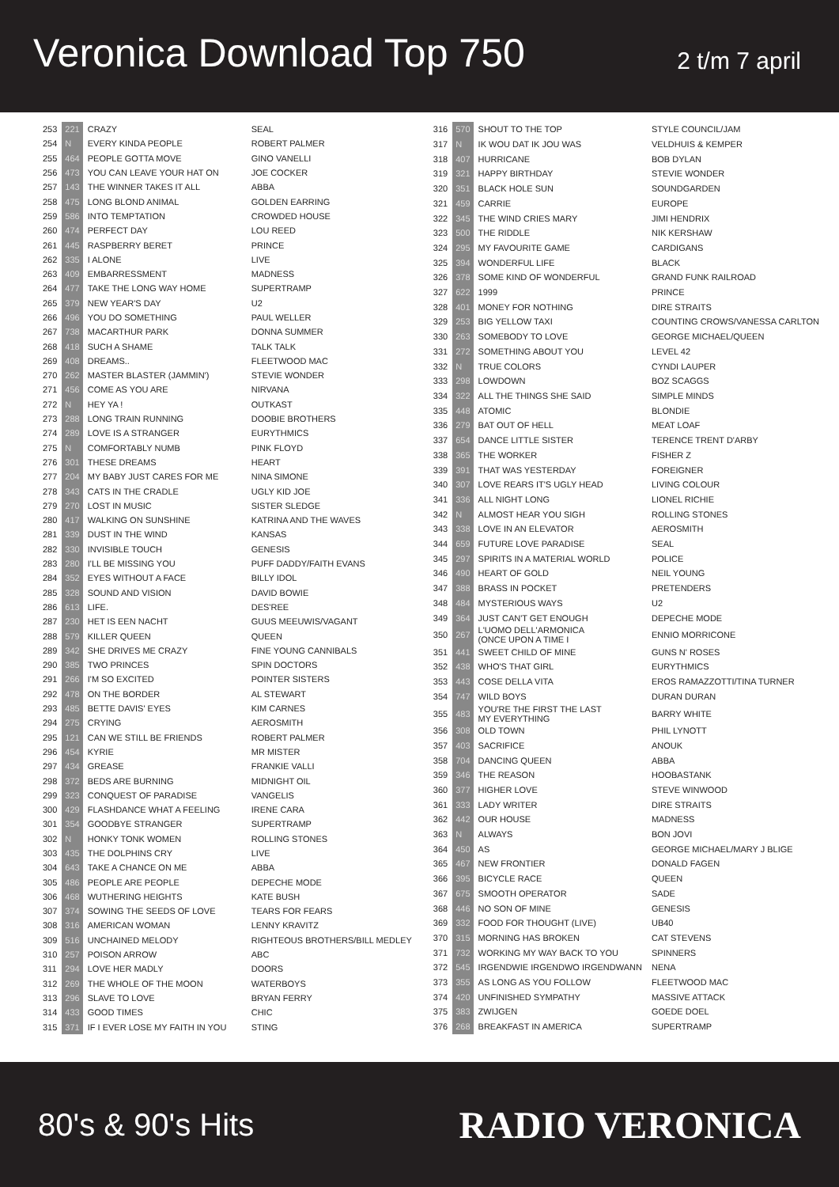Veronica Download Top 750
2 t/m 7 april
| 253 | 221 | CRAZY | SEAL |
| 254 | N | EVERY KINDA PEOPLE | ROBERT PALMER |
| 255 | 464 | PEOPLE GOTTA MOVE | GINO VANELLI |
| 256 | 473 | YOU CAN LEAVE YOUR HAT ON | JOE COCKER |
| 257 | 143 | THE WINNER TAKES IT ALL | ABBA |
| 258 | 475 | LONG BLOND ANIMAL | GOLDEN EARRING |
| 259 | 586 | INTO TEMPTATION | CROWDED HOUSE |
| 260 | 474 | PERFECT DAY | LOU REED |
| 261 | 445 | RASPBERRY BERET | PRINCE |
| 262 | 335 | I ALONE | LIVE |
| 263 | 409 | EMBARRESSMENT | MADNESS |
| 264 | 477 | TAKE THE LONG WAY HOME | SUPERTRAMP |
| 265 | 379 | NEW YEAR'S DAY | U2 |
| 266 | 496 | YOU DO SOMETHING | PAUL WELLER |
| 267 | 738 | MACARTHUR PARK | DONNA SUMMER |
| 268 | 418 | SUCH A SHAME | TALK TALK |
| 269 | 408 | DREAMS.. | FLEETWOOD MAC |
| 270 | 262 | MASTER BLASTER (JAMMIN') | STEVIE WONDER |
| 271 | 456 | COME AS YOU ARE | NIRVANA |
| 272 | N | HEY YA ! | OUTKAST |
| 273 | 288 | LONG TRAIN RUNNING | DOOBIE BROTHERS |
| 274 | 289 | LOVE IS A STRANGER | EURYTHMICS |
| 275 | N | COMFORTABLY NUMB | PINK FLOYD |
| 276 | 301 | THESE DREAMS | HEART |
| 277 | 204 | MY BABY JUST CARES FOR ME | NINA SIMONE |
| 278 | 343 | CATS IN THE CRADLE | UGLY KID JOE |
| 279 | 270 | LOST IN MUSIC | SISTER SLEDGE |
| 280 | 417 | WALKING ON SUNSHINE | KATRINA AND THE WAVES |
| 281 | 339 | DUST IN THE WIND | KANSAS |
| 282 | 330 | INVISIBLE TOUCH | GENESIS |
| 283 | 280 | I'LL BE MISSING YOU | PUFF DADDY/FAITH EVANS |
| 284 | 352 | EYES WITHOUT A FACE | BILLY IDOL |
| 285 | 328 | SOUND AND VISION | DAVID BOWIE |
| 286 | 613 | LIFE. | DES'REE |
| 287 | 230 | HET IS EEN NACHT | GUUS MEEUWIS/VAGANT |
| 288 | 579 | KILLER QUEEN | QUEEN |
| 289 | 342 | SHE DRIVES ME CRAZY | FINE YOUNG CANNIBALS |
| 290 | 385 | TWO PRINCES | SPIN DOCTORS |
| 291 | 266 | I'M SO EXCITED | POINTER SISTERS |
| 292 | 478 | ON THE BORDER | AL STEWART |
| 293 | 485 | BETTE DAVIS' EYES | KIM CARNES |
| 294 | 275 | CRYING | AEROSMITH |
| 295 | 121 | CAN WE STILL BE FRIENDS | ROBERT PALMER |
| 296 | 454 | KYRIE | MR MISTER |
| 297 | 434 | GREASE | FRANKIE VALLI |
| 298 | 372 | BEDS ARE BURNING | MIDNIGHT OIL |
| 299 | 323 | CONQUEST OF PARADISE | VANGELIS |
| 300 | 429 | FLASHDANCE WHAT A FEELING | IRENE CARA |
| 301 | 354 | GOODBYE STRANGER | SUPERTRAMP |
| 302 | N | HONKY TONK WOMEN | ROLLING STONES |
| 303 | 435 | THE DOLPHINS CRY | LIVE |
| 304 | 643 | TAKE A CHANCE ON ME | ABBA |
| 305 | 486 | PEOPLE ARE PEOPLE | DEPECHE MODE |
| 306 | 468 | WUTHERING HEIGHTS | KATE BUSH |
| 307 | 374 | SOWING THE SEEDS OF LOVE | TEARS FOR FEARS |
| 308 | 316 | AMERICAN WOMAN | LENNY KRAVITZ |
| 309 | 516 | UNCHAINED MELODY | RIGHTEOUS BROTHERS/BILL MEDLEY |
| 310 | 257 | POISON ARROW | ABC |
| 311 | 294 | LOVE HER MADLY | DOORS |
| 312 | 269 | THE WHOLE OF THE MOON | WATERBOYS |
| 313 | 296 | SLAVE TO LOVE | BRYAN FERRY |
| 314 | 433 | GOOD TIMES | CHIC |
| 315 | 371 | IF I EVER LOSE MY FAITH IN YOU | STING |
| 316 | 570 | SHOUT TO THE TOP | STYLE COUNCIL/JAM |
| 317 | N | IK WOU DAT IK JOU WAS | VELDHUIS & KEMPER |
| 318 | 407 | HURRICANE | BOB DYLAN |
| 319 | 321 | HAPPY BIRTHDAY | STEVIE WONDER |
| 320 | 351 | BLACK HOLE SUN | SOUNDGARDEN |
| 321 | 459 | CARRIE | EUROPE |
| 322 | 345 | THE WIND CRIES MARY | JIMI HENDRIX |
| 323 | 500 | THE RIDDLE | NIK KERSHAW |
| 324 | 295 | MY FAVOURITE GAME | CARDIGANS |
| 325 | 394 | WONDERFUL LIFE | BLACK |
| 326 | 378 | SOME KIND OF WONDERFUL | GRAND FUNK RAILROAD |
| 327 | 622 | 1999 | PRINCE |
| 328 | 401 | MONEY FOR NOTHING | DIRE STRAITS |
| 329 | 253 | BIG YELLOW TAXI | COUNTING CROWS/VANESSA CARLTON |
| 330 | 263 | SOMEBODY TO LOVE | GEORGE MICHAEL/QUEEN |
| 331 | 272 | SOMETHING ABOUT YOU | LEVEL 42 |
| 332 | N | TRUE COLORS | CYNDI LAUPER |
| 333 | 298 | LOWDOWN | BOZ SCAGGS |
| 334 | 322 | ALL THE THINGS SHE SAID | SIMPLE MINDS |
| 335 | 448 | ATOMIC | BLONDIE |
| 336 | 279 | BAT OUT OF HELL | MEAT LOAF |
| 337 | 654 | DANCE LITTLE SISTER | TERENCE TRENT D'ARBY |
| 338 | 365 | THE WORKER | FISHER Z |
| 339 | 391 | THAT WAS YESTERDAY | FOREIGNER |
| 340 | 307 | LOVE REARS IT'S UGLY HEAD | LIVING COLOUR |
| 341 | 336 | ALL NIGHT LONG | LIONEL RICHIE |
| 342 | N | ALMOST HEAR YOU SIGH | ROLLING STONES |
| 343 | 338 | LOVE IN AN ELEVATOR | AEROSMITH |
| 344 | 659 | FUTURE LOVE PARADISE | SEAL |
| 345 | 297 | SPIRITS IN A MATERIAL WORLD | POLICE |
| 346 | 490 | HEART OF GOLD | NEIL YOUNG |
| 347 | 388 | BRASS IN POCKET | PRETENDERS |
| 348 | 484 | MYSTERIOUS WAYS | U2 |
| 349 | 364 | JUST CAN'T GET ENOUGH | DEPECHE MODE |
| 350 | 267 | L'UOMO DELL'ARMONICA (ONCE UPON A TIME I | ENNIO MORRICONE |
| 351 | 441 | SWEET CHILD OF MINE | GUNS N' ROSES |
| 352 | 438 | WHO'S THAT GIRL | EURYTHMICS |
| 353 | 443 | COSE DELLA VITA | EROS RAMAZZOTTI/TINA TURNER |
| 354 | 747 | WILD BOYS | DURAN DURAN |
| 355 | 483 | YOU'RE THE FIRST THE LAST MY EVERYTHING | BARRY WHITE |
| 356 | 308 | OLD TOWN | PHIL LYNOTT |
| 357 | 403 | SACRIFICE | ANOUK |
| 358 | 704 | DANCING QUEEN | ABBA |
| 359 | 346 | THE REASON | HOOBASTANK |
| 360 | 377 | HIGHER LOVE | STEVE WINWOOD |
| 361 | 333 | LADY WRITER | DIRE STRAITS |
| 362 | 442 | OUR HOUSE | MADNESS |
| 363 | N | ALWAYS | BON JOVI |
| 364 | 450 | AS | GEORGE MICHAEL/MARY J BLIGE |
| 365 | 467 | NEW FRONTIER | DONALD FAGEN |
| 366 | 395 | BICYCLE RACE | QUEEN |
| 367 | 675 | SMOOTH OPERATOR | SADE |
| 368 | 446 | NO SON OF MINE | GENESIS |
| 369 | 332 | FOOD FOR THOUGHT (LIVE) | UB40 |
| 370 | 315 | MORNING HAS BROKEN | CAT STEVENS |
| 371 | 732 | WORKING MY WAY BACK TO YOU | SPINNERS |
| 372 | 545 | IRGENDWIE IRGENDWO IRGENDWANN | NENA |
| 373 | 355 | AS LONG AS YOU FOLLOW | FLEETWOOD MAC |
| 374 | 420 | UNFINISHED SYMPATHY | MASSIVE ATTACK |
| 375 | 383 | ZWIJGEN | GOEDE DOEL |
| 376 | 268 | BREAKFAST IN AMERICA | SUPERTRAMP |
80's & 90's Hits
RADIO VERONICA